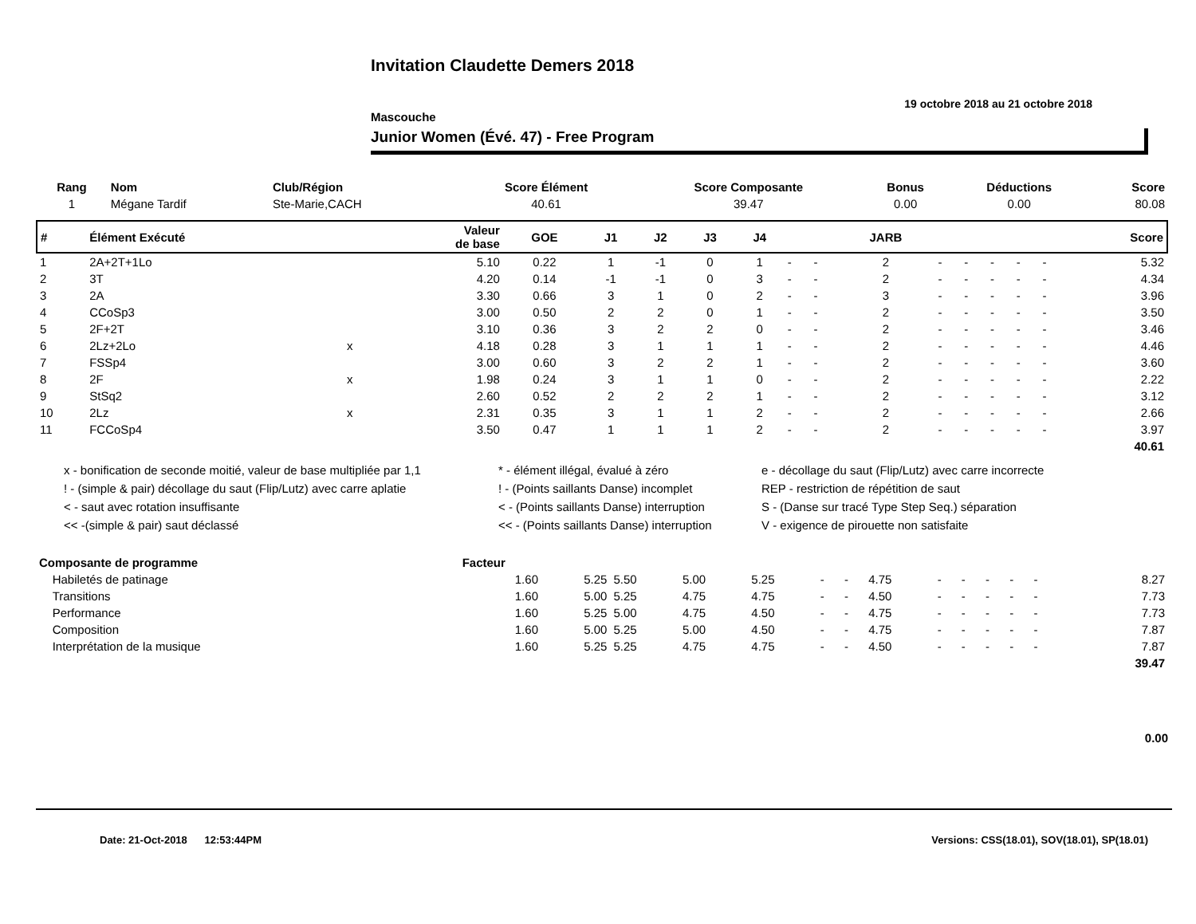Invitation Claudette Demers 2018
19 octobre 2018 au 21 octobre 2018
Mascouche
Junior Women (Évé. 47) - Free Program
| Rang | Nom | Club/Région | Score Élément | Score Composante | Bonus | Déductions | Score |
| --- | --- | --- | --- | --- | --- | --- | --- |
| 1 | Mégane Tardif | Ste-Marie,CACH | 40.61 | 39.47 | 0.00 | 0.00 | 80.08 |
| # | Élément Exécuté | | Valeur de base | GOE | J1 | J2 | J3 | J4 | | | JARB | | | | | | Score |
| --- | --- | --- | --- | --- | --- | --- | --- | --- | --- | --- | --- | --- | --- | --- | --- | --- | --- |
| 1 | 2A+2T+1Lo | | 5.10 | 0.22 | 1 | -1 | 0 | 1 | - | - | 2 | - | - | - | - | - | 5.32 |
| 2 | 3T | | 4.20 | 0.14 | -1 | -1 | 0 | 3 | - | - | 2 | - | - | - | - | - | 4.34 |
| 3 | 2A | | 3.30 | 0.66 | 3 | 1 | 0 | 2 | - | - | 3 | - | - | - | - | - | 3.96 |
| 4 | CCoSp3 | | 3.00 | 0.50 | 2 | 2 | 0 | 1 | - | - | 2 | - | - | - | - | - | 3.50 |
| 5 | 2F+2T | | 3.10 | 0.36 | 3 | 2 | 2 | 0 | - | - | 2 | - | - | - | - | - | 3.46 |
| 6 | 2Lz+2Lo | x | 4.18 | 0.28 | 3 | 1 | 1 | 1 | - | - | 2 | - | - | - | - | - | 4.46 |
| 7 | FSSp4 | | 3.00 | 0.60 | 3 | 2 | 2 | 1 | - | - | 2 | - | - | - | - | - | 3.60 |
| 8 | 2F | x | 1.98 | 0.24 | 3 | 1 | 1 | 0 | - | - | 2 | - | - | - | - | - | 2.22 |
| 9 | StSq2 | | 2.60 | 0.52 | 2 | 2 | 2 | 1 | - | - | 2 | - | - | - | - | - | 3.12 |
| 10 | 2Lz | x | 2.31 | 0.35 | 3 | 1 | 1 | 2 | - | - | 2 | - | - | - | - | - | 2.66 |
| 11 | FCCoSp4 | | 3.50 | 0.47 | 1 | 1 | 1 | 2 | - | - | 2 | - | - | - | - | - | 3.97 |
| 40.61 | | | | | | | | | | | | | | | | | |
x - bonification de seconde moitié, valeur de base multipliée par 1,1
! - (simple & pair) décollage du saut (Flip/Lutz) avec carre aplatie
< - saut avec rotation insuffisante
<< -(simple & pair) saut déclassé
* - élément illégal, évalué à zéro
! - (Points saillants Danse) incomplet
< - (Points saillants Danse) interruption
<< - (Points saillants Danse) interruption
e - décollage du saut (Flip/Lutz) avec carre incorrecte
REP - restriction de répétition de saut
S - (Danse sur tracé Type Step Seq.) séparation
V - exigence de pirouette non satisfaite
| Composante de programme | Facteur | | | | | | | | | | | | | | | | |
| --- | --- | --- | --- | --- | --- | --- | --- | --- | --- | --- | --- | --- | --- | --- | --- | --- | --- |
| Habiletés de patinage | 1.60 | 5.25 | 5.50 | 5.00 | 5.25 | - | - | 4.75 | - | - | - | - | - | | | | 8.27 |
| Transitions | 1.60 | 5.00 | 5.25 | 4.75 | 4.75 | - | - | 4.50 | - | - | - | - | - | | | | 7.73 |
| Performance | 1.60 | 5.25 | 5.00 | 4.75 | 4.50 | - | - | 4.75 | - | - | - | - | - | | | | 7.73 |
| Composition | 1.60 | 5.00 | 5.25 | 5.00 | 4.50 | - | - | 4.75 | - | - | - | - | - | | | | 7.87 |
| Interprétation de la musique | 1.60 | 5.25 | 5.25 | 4.75 | 4.75 | - | - | 4.50 | - | - | - | - | - | | | | 7.87 |
| 39.47 | | | | | | | | | | | | | | | | | |
0.00
Date: 21-Oct-2018 12:53:44PM Versions: CSS(18.01), SOV(18.01), SP(18.01)